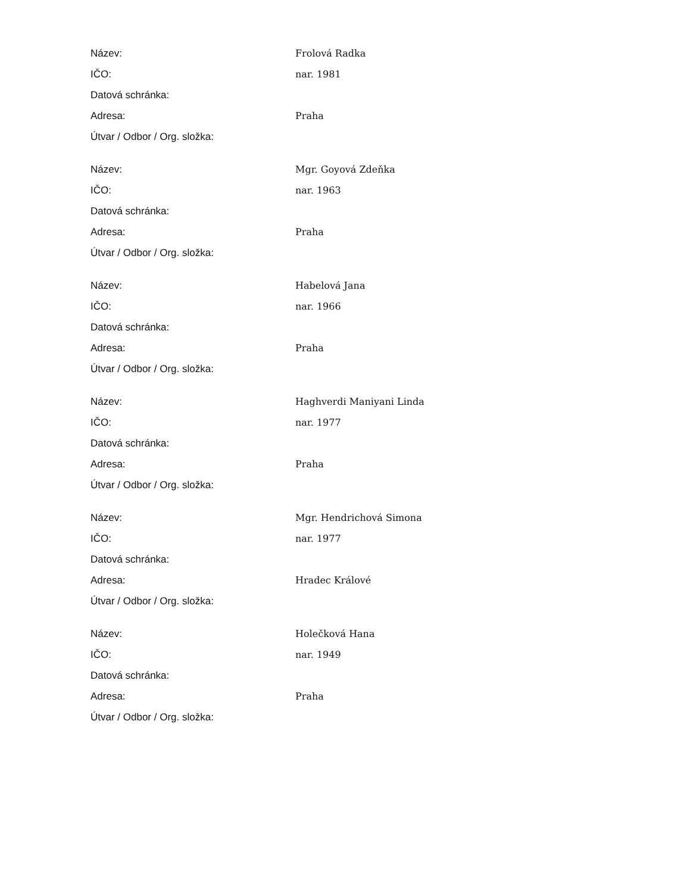| Název: | Frolová Radka |
| IČO: | nar. 1981 |
| Datová schránka: | |
| Adresa: | Praha |
| Útvar / Odbor / Org. složka: | |
| Název: | Mgr. Goyová Zdeňka |
| IČO: | nar. 1963 |
| Datová schránka: | |
| Adresa: | Praha |
| Útvar / Odbor / Org. složka: | |
| Název: | Habelová Jana |
| IČO: | nar. 1966 |
| Datová schránka: | |
| Adresa: | Praha |
| Útvar / Odbor / Org. složka: | |
| Název: | Haghverdi Maniyani Linda |
| IČO: | nar. 1977 |
| Datová schránka: | |
| Adresa: | Praha |
| Útvar / Odbor / Org. složka: | |
| Název: | Mgr. Hendrichová Simona |
| IČO: | nar. 1977 |
| Datová schránka: | |
| Adresa: | Hradec Králové |
| Útvar / Odbor / Org. složka: | |
| Název: | Holečková Hana |
| IČO: | nar. 1949 |
| Datová schránka: | |
| Adresa: | Praha |
| Útvar / Odbor / Org. složka: | |